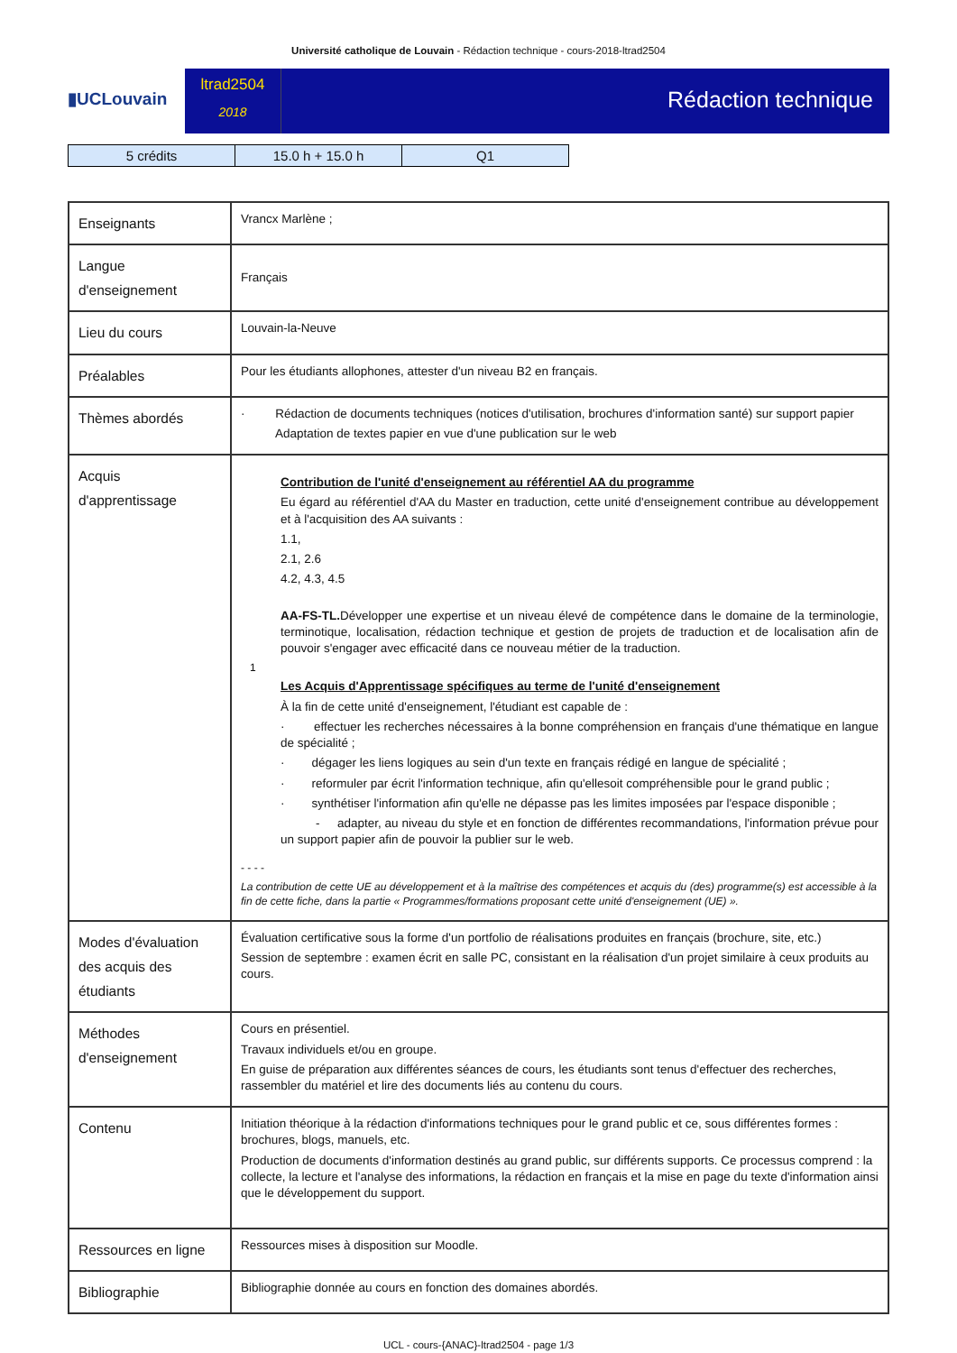Université catholique de Louvain - Rédaction technique - cours-2018-ltrad2504
▮UCLouvain
ltrad2504
2018
Rédaction technique
| 5 crédits | 15.0 h + 15.0 h | Q1 |
| Enseignants | Vrancx Marlène ; |
| Langue d'enseignement | Français |
| Lieu du cours | Louvain-la-Neuve |
| Préalables | Pour les étudiants allophones, attester d'un niveau B2 en français. |
| Thèmes abordés | · Rédaction de documents techniques (notices d'utilisation, brochures d'information santé) sur support papier Adaptation de textes papier en vue d'une publication sur le web |
| Acquis d'apprentissage | Contribution de l'unité d'enseignement au référentiel AA du programme Eu égard au référentiel d'AA du Master en traduction, cette unité d'enseignement contribue au développement et à l'acquisition des AA suivants : 1.1, 2.1, 2.6 4.2, 4.3, 4.5 AA-FS-TL. Développer une expertise et un niveau élevé de compétence dans le domaine de la terminologie, terminotique, localisation, rédaction technique et gestion de projets de traduction et de localisation afin de pouvoir s'engager avec efficacité dans ce nouveau métier de la traduction. 1 Les Acquis d'Apprentissage spécifiques au terme de l'unité d'enseignement À la fin de cette unité d'enseignement, l'étudiant est capable de : · effectuer les recherches nécessaires à la bonne compréhension en français d'une thématique en langue de spécialité ; · dégager les liens logiques au sein d'un texte en français rédigé en langue de spécialité ; · reformuler par écrit l'information technique, afin qu'ellesoit compréhensible pour le grand public ; · synthétiser l'information afin qu'elle ne dépasse pas les limites imposées par l'espace disponible ; - adapter, au niveau du style et en fonction de différentes recommandations, l'information prévue pour un support papier afin de pouvoir la publier sur le web. - - - - La contribution de cette UE au développement et à la maîtrise des compétences et acquis du (des) programme(s) est accessible à la fin de cette fiche, dans la partie « Programmes/formations proposant cette unité d'enseignement (UE) ». |
| Modes d'évaluation des acquis des étudiants | Évaluation certificative sous la forme d'un portfolio de réalisations produites en français (brochure, site, etc.) Session de septembre : examen écrit en salle PC, consistant en la réalisation d'un projet similaire à ceux produits au cours. |
| Méthodes d'enseignement | Cours en présentiel. Travaux individuels et/ou en groupe. En guise de préparation aux différentes séances de cours, les étudiants sont tenus d'effectuer des recherches, rassembler du matériel et lire des documents liés au contenu du cours. |
| Contenu | Initiation théorique à la rédaction d'informations techniques pour le grand public et ce, sous différentes formes : brochures, blogs, manuels, etc. Production de documents d'information destinés au grand public, sur différents supports. Ce processus comprend : la collecte, la lecture et l'analyse des informations, la rédaction en français et la mise en page du texte d'information ainsi que le développement du support. |
| Ressources en ligne | Ressources mises à disposition sur Moodle. |
| Bibliographie | Bibliographie donnée au cours en fonction des domaines abordés. |
UCL - cours-{ANAC}-ltrad2504 - page 1/3